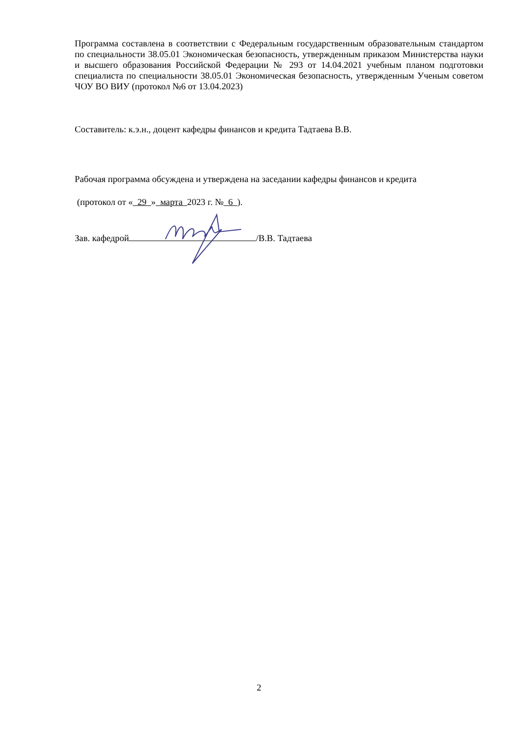Программа составлена в соответствии с Федеральным государственным образовательным стандартом по специальности 38.05.01 Экономическая безопасность, утвержденным приказом Министерства науки и высшего образования Российской Федерации № 293 от 14.04.2021 учебным планом подготовки специалиста по специальности 38.05.01 Экономическая безопасность, утвержденным Ученым советом ЧОУ ВО ВИУ (протокол №6 от 13.04.2023)
Составитель: к.э.н., доцент кафедры финансов и кредита Тадтаева В.В.
Рабочая программа обсуждена и утверждена на заседании кафедры финансов и кредита
(протокол от « 29 » марта 2023 г. № 6 ).
Зав. кафедрой /В.В. Тадтаева
2